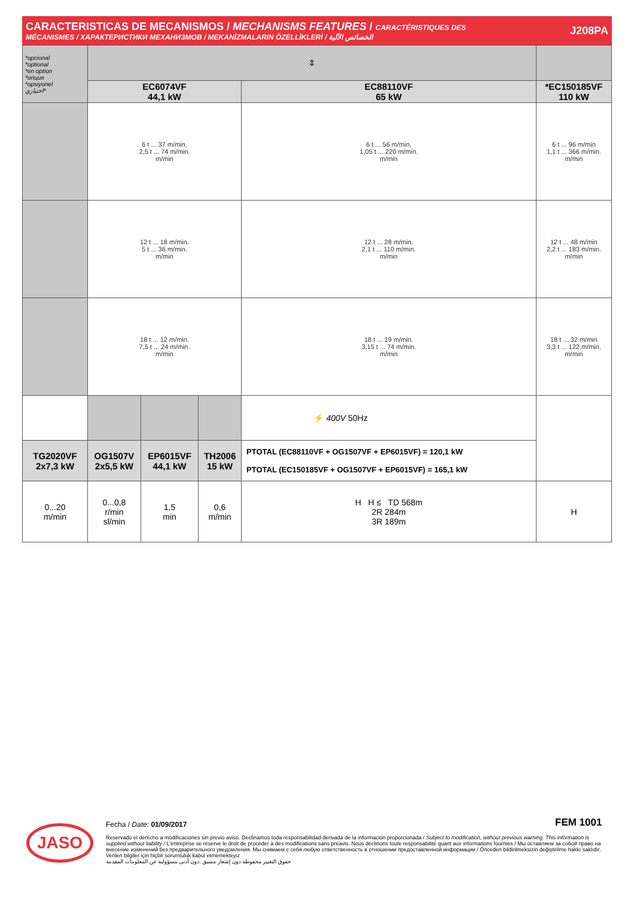CARACTERISTICAS DE MECANISMOS / MECHANISMS FEATURES / CARACTÉRISTIQUES DES
MÉCANISMES / ХАРАКТЕРИСТИКИ МЕХАНИЗМОВ / MEKANİZMALARIN ÖZELLİKLERİ / الخصائص الآلية
J208PA
| *opcional *optional *en option *опция *opsiyonel اختياري* | ⇕ | | | | | |
| | EC6074VF 44,1 kW | | | EC88110VF 65 kW | *EC150185VF 110 kW | |
| | 6 t ... 37 m/min. 2,5 t ... 74 m/min. m/min | | | 6 t ... 56 m/min. 1,05 t ... 220 m/min. m/min | 6 t ... 96 m/min 1,1 t ... 366 m/min. m/min | |
| | 12 t ... 18 m/min. 5 t ... 36 m/min. m/min | | | 12 t ... 28 m/min. 2,1 t ... 110 m/min. m/min | 12 t ... 48 m/min 2,2 t ... 183 m/min. m/min | |
| | 18 t ... 12 m/min. 7,5 t ... 24 m/min. m/min | | | 18 t ... 19 m/min. 3,15 t ... 74 m/min. m/min | 18 t ... 32 m/min 3,3 t ... 122 m/min. m/min | |
| | | | | ⚡ 400V 50Hz | | |
| TG2020VF 2x7,3 kW | OG1507V 2x5,5 kW | EP6015VF 44,1 kW | TH2006 15 kW | PTOTAL (EC88110VF + OG1507VF + EP6015VF) = 120,1 kW PTOTAL (EC150185VF + OG1507VF + EP6015VF) = 165,1 kW | | |
| 0...20 m/min | 0...0,8 r/min sl/min | 1,5 min | 0,6 m/min | H H ≤ TD 568m 2R 284m 3R 189m | | H |
JASO
FEM 1001
Fecha / Date: 01/09/2017
Reservado el derecho a modificaciones sin previo aviso. Declinamos toda responsabilidad derivada de la información proporcionada / Subject to modification, without previous warning. This information is supplied without liability / L'entreprise se réserve le droit de procéder à des modifications sans préavis. Nous déclinons toute responsabilité quant aux informations fournies / Мы оставляем за собой право на внесение изменений без предварительного уведомления. Мы снимаем с себя любую ответственность в отношении предоставленной информации / Önceden bildirilmeksizin değiştirilme hakkı saklıdır. Verilen bilgiler için hiçbir sorumluluk kabul etmemekteyiz
حقوق التغيير محفوظة دون إشعار مسبق .دون أدنى مسؤولية عن المعلومات المقدمة